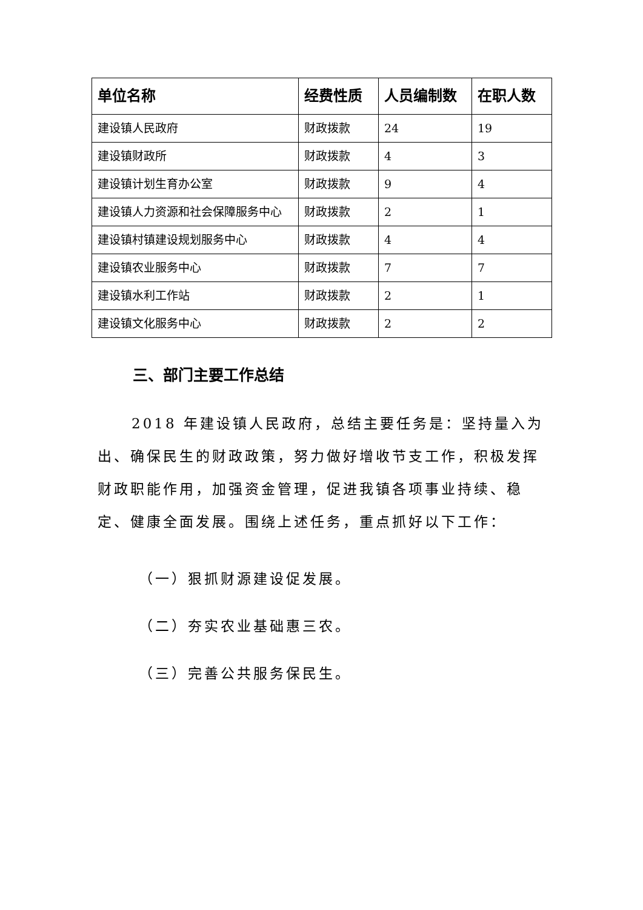| 单位名称 | 经费性质 | 人员编制数 | 在职人数 |
| --- | --- | --- | --- |
| 建设镇人民政府 | 财政拨款 | 24 | 19 |
| 建设镇财政所 | 财政拨款 | 4 | 3 |
| 建设镇计划生育办公室 | 财政拨款 | 9 | 4 |
| 建设镇人力资源和社会保障服务中心 | 财政拨款 | 2 | 1 |
| 建设镇村镇建设规划服务中心 | 财政拨款 | 4 | 4 |
| 建设镇农业服务中心 | 财政拨款 | 7 | 7 |
| 建设镇水利工作站 | 财政拨款 | 2 | 1 |
| 建设镇文化服务中心 | 财政拨款 | 2 | 2 |
三、部门主要工作总结
2018 年建设镇人民政府，总结主要任务是：坚持量入为出、确保民生的财政政策，努力做好增收节支工作，积极发挥财政职能作用，加强资金管理，促进我镇各项事业持续、稳定、健康全面发展。围绕上述任务，重点抓好以下工作：
（一）狠抓财源建设促发展。
（二）夯实农业基础惠三农。
（三）完善公共服务保民生。